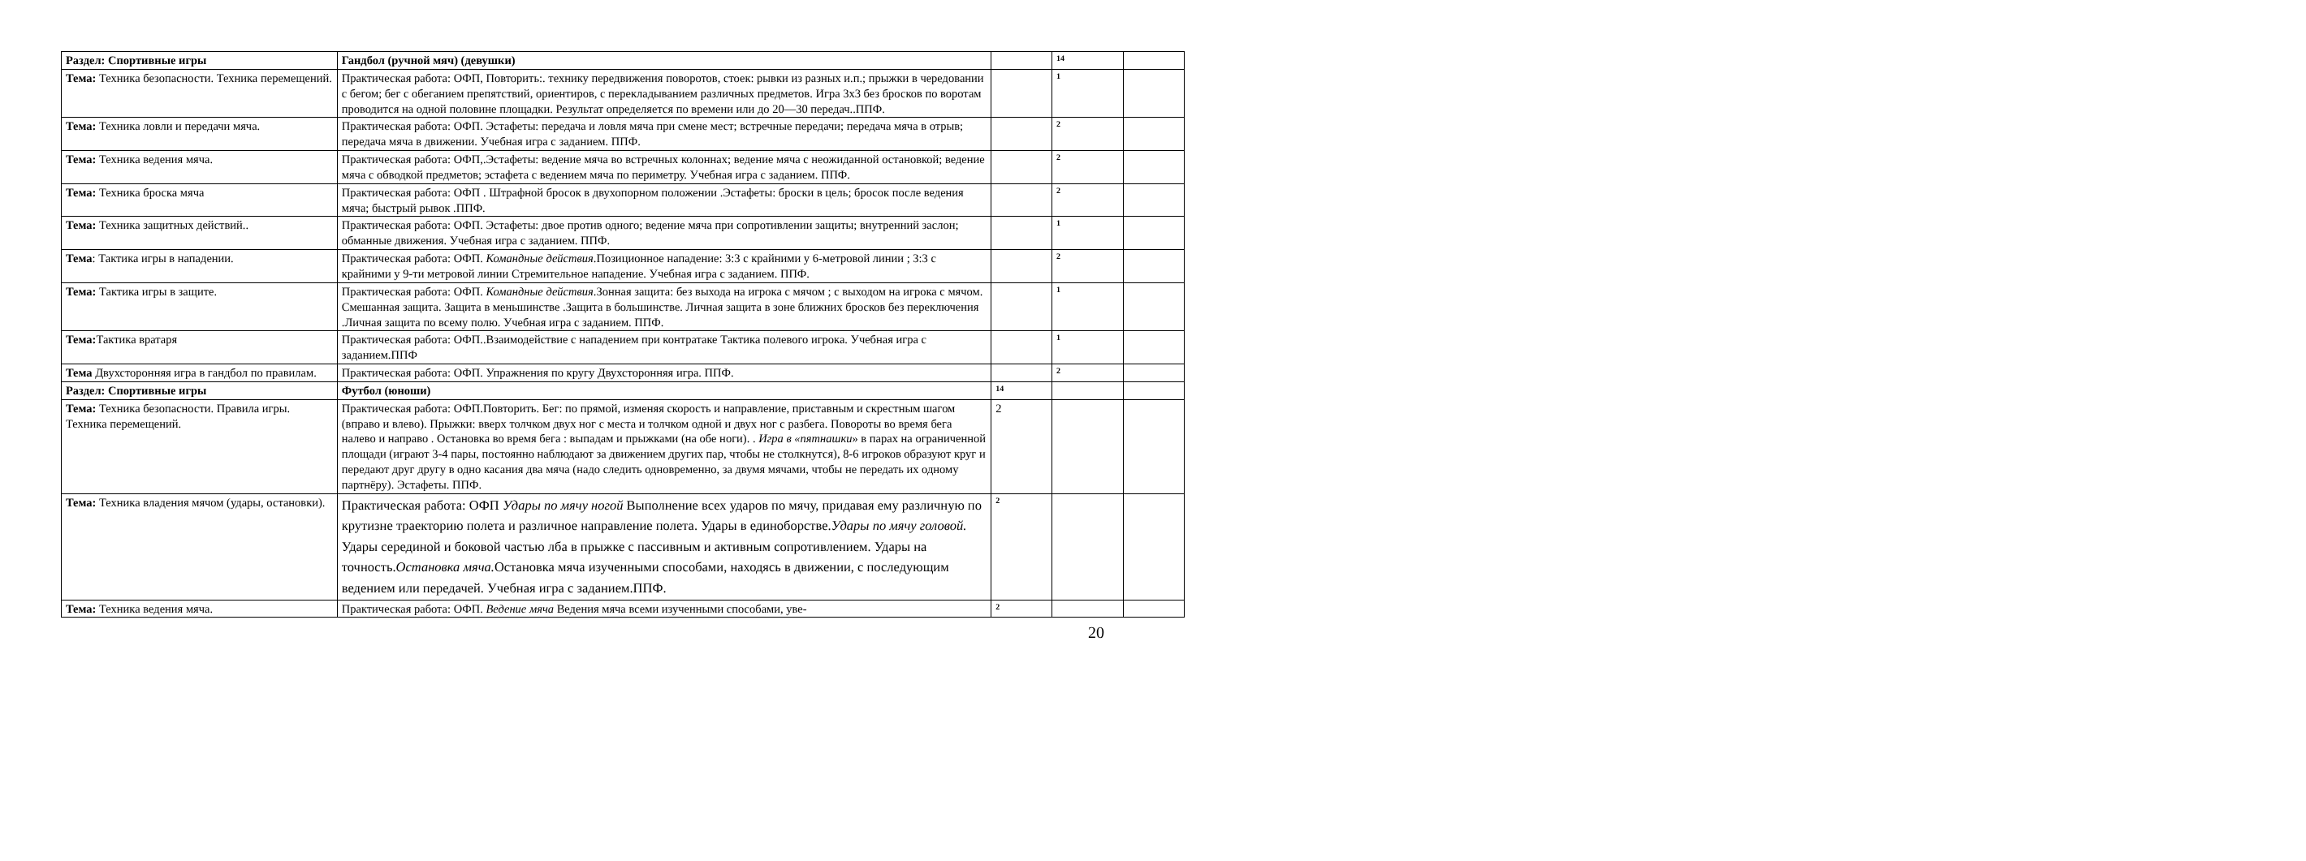| Раздел: Спортивные игры | Гандбол (ручной мяч) (девушки) | | 14 | |
| Тема: Техника безопасности. Техника перемещений. | Практическая работа: ОФП, Повторить:. технику передвижения поворотов, стоек: рывки из разных и.п.; прыжки в чередовании с бегом; бег с обеганием препятствий, ориентиров, с перекладыванием различных предметов. Игра 3x3 без бросков по воротам проводится на одной половине площадки. Результат определяется по времени или до 20—30 передач..ППФ. | | 1 | |
| Тема: Техника ловли и передачи мяча. | Практическая работа: ОФП. Эстафеты: передача и ловля мяча при смене мест; встречные передачи; передача мяча в отрыв; передача мяча в движении. Учебная игра с заданием. ППФ. | | 2 | |
| Тема: Техника ведения мяча. | Практическая работа: ОФП,.Эстафеты: ведение мяча во встречных колоннах; ведение мяча с неожиданной остановкой; ведение мяча с обводкой предметов; эстафета с ведением мяча по периметру. Учебная игра с заданием. ППФ. | | 2 | |
| Тема: Техника броска мяча | Практическая работа: ОФП . Штрафной бросок в двухопорном положении .Эстафеты: броски в цель; бросок после ведения мяча; быстрый рывок .ППФ. | | 2 | |
| Тема: Техника защитных действий.. | Практическая работа: ОФП. Эстафеты: двое против одного; ведение мяча при сопротивлении защиты; внутренний заслон; обманные движения. Учебная игра с заданием. ППФ. | | 1 | |
| Тема : Тактика игры в нападении. | Практическая работа: ОФП. Командные действия .Позиционное нападение: 3:3 с крайними у 6-метровой линии ; 3:3 с крайними у 9-ти метровой линии Стремительное нападение. Учебная игра с заданием. ППФ. | | 2 | |
| Тема: Тактика игры в защите. | Практическая работа: ОФП. Командные действия .Зонная защита: без выхода на игрока с мячом ; с выходом на игрока с мячом. Смешанная защита. Защита в меньшинстве .Защита в большинстве. Личная защита в зоне ближних бросков без переключения .Личная защита по всему полю. Учебная игра с заданием. ППФ. | | 1 | |
| Тема: Тактика вратаря | Практическая работа: ОФП..Взаимодействие с нападением при контратаке Тактика полевого игрока. Учебная игра с заданием.ППФ | | 1 | |
| Тема Двухсторонняя игра в гандбол по правилам. | Практическая работа: ОФП. Упражнения по кругу Двухсторонняя игра. ППФ. | | 2 | |
| Раздел: Спортивные игры | Футбол (юноши) | 14 | | |
| Тема: Техника безопасности. Правила игры. Техника перемещений. | Практическая работа: ОФП.Повторить. Бег: по прямой, изменяя скорость и направление, приставным и скрестным шагом (вправо и влево). Прыжки: вверх толчком двух ног с места и толчком одной и двух ног с разбега. Повороты во время бега налево и направо . Остановка во время бега : выпадам и прыжками (на обе ноги). . Игра в «пятнашки » в парах на ограниченной площади (играют 3-4 пары, постоянно наблюдают за движением других пар, чтобы не столкнутся), 8-6 игроков образуют круг и передают друг другу в одно касания два мяча (надо следить одновременно, за двумя мячами, чтобы не передать их одному партнёру). Эстафеты. ППФ. | 2 | | |
| Тема: Техника владения мячом (удары, остановки). | Практическая работа: ОФП Удары по мячу ногой Выполнение всех ударов по мячу, придавая ему различную по крутизне траекторию полета и различное направление полета. Удары в единоборстве. Удары по мячу головой. Удары серединой и боковой частью лба в прыжке с пассивным и активным сопротивлением. Удары на точность. Остановка мяча. Остановка мяча изученными способами, находясь в движении, с последующим ведением или передачей. Учебная игра с заданием.ППФ. | 2 | | |
| Тема: Техника ведения мяча. | Практическая работа: ОФП. Ведение мяча Ведения мяча всеми изученными способами, уве- | 2 | | |
20